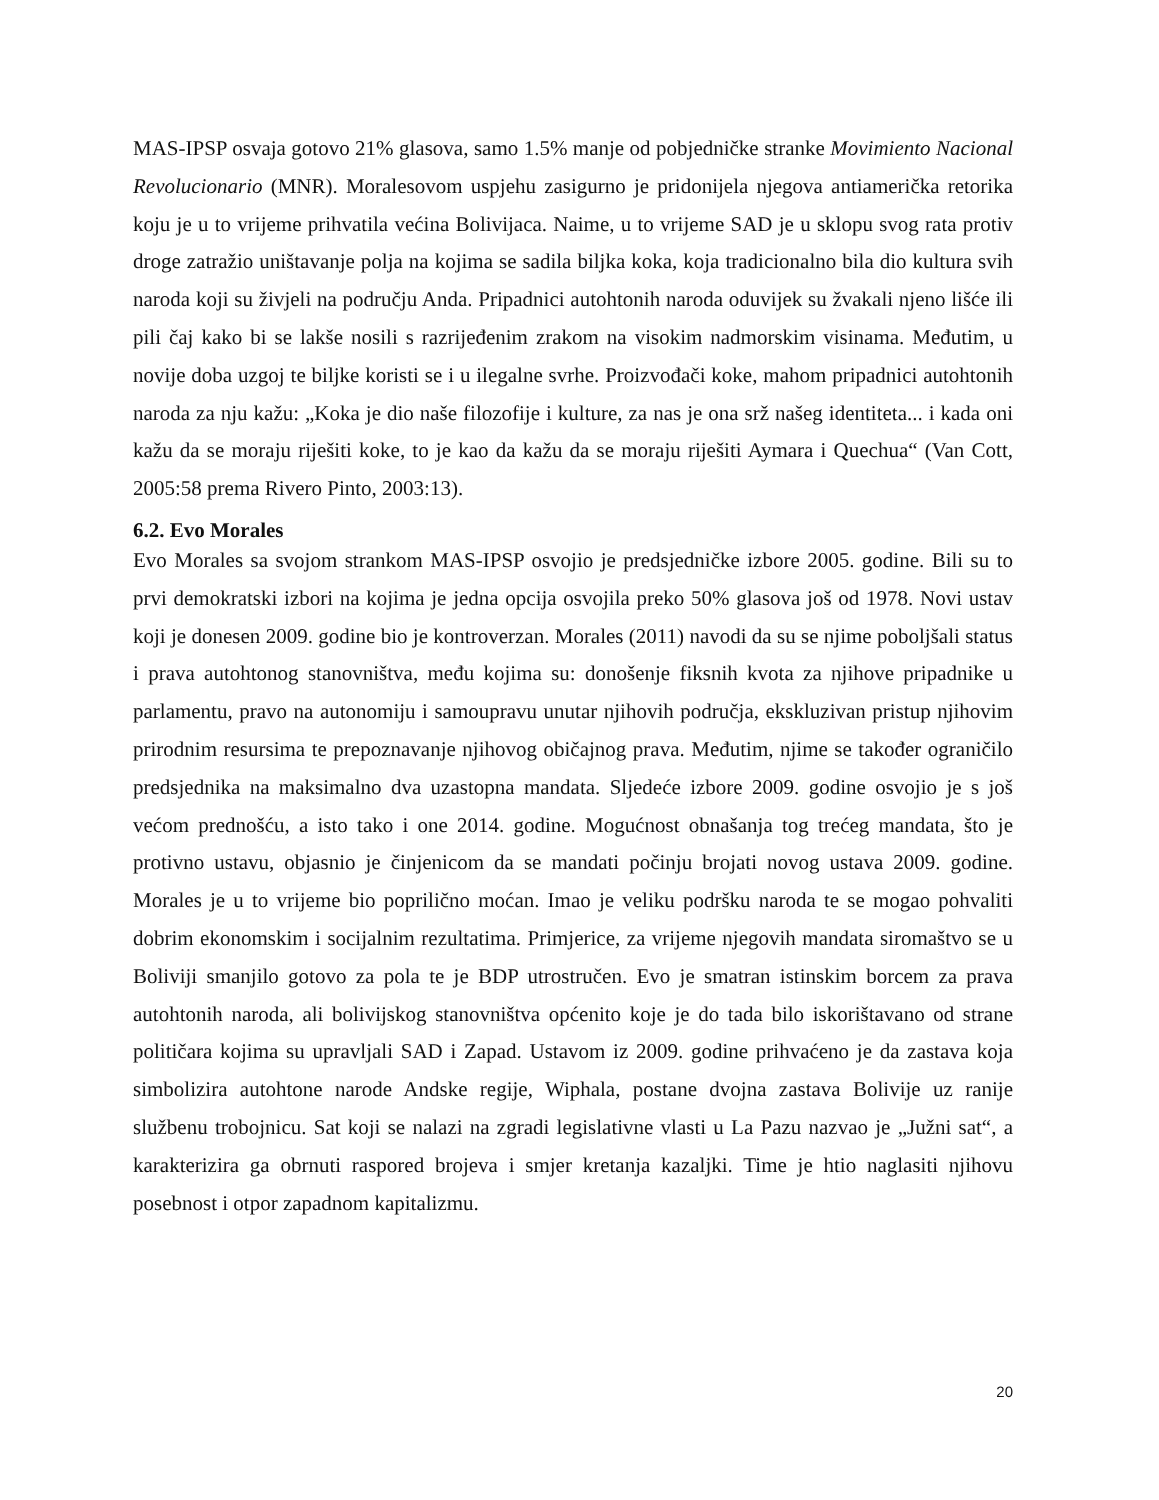MAS-IPSP osvaja gotovo 21% glasova, samo 1.5% manje od pobjedničke stranke Movimiento Nacional Revolucionario (MNR). Moralesovom uspjehu zasigurno je pridonijela njegova antiamerička retorika koju je u to vrijeme prihvatila većina Bolivijaca. Naime, u to vrijeme SAD je u sklopu svog rata protiv droge zatražio uništavanje polja na kojima se sadila biljka koka, koja tradicionalno bila dio kultura svih naroda koji su živjeli na području Anda. Pripadnici autohtonih naroda oduvijek su žvakali njeno lišće ili pili čaj kako bi se lakše nosili s razrijeđenim zrakom na visokim nadmorskim visinama. Međutim, u novije doba uzgoj te biljke koristi se i u ilegalne svrhe. Proizvođači koke, mahom pripadnici autohtonih naroda za nju kažu: „Koka je dio naše filozofije i kulture, za nas je ona srž našeg identiteta... i kada oni kažu da se moraju riješiti koke, to je kao da kažu da se moraju riješiti Aymara i Quechua“ (Van Cott, 2005:58 prema Rivero Pinto, 2003:13).
6.2. Evo Morales
Evo Morales sa svojom strankom MAS-IPSP osvojio je predsjedničke izbore 2005. godine. Bili su to prvi demokratski izbori na kojima je jedna opcija osvojila preko 50% glasova još od 1978. Novi ustav koji je donesen 2009. godine bio je kontroverzan. Morales (2011) navodi da su se njime poboljšali status i prava autohtonog stanovništva, među kojima su: donošenje fiksnih kvota za njihove pripadnike u parlamentu, pravo na autonomiju i samoupravu unutar njihovih područja, ekskluzivan pristup njihovim prirodnim resursima te prepoznavanje njihovog običajnog prava. Međutim, njime se također ograničilo predsjednika na maksimalno dva uzastopna mandata. Sljedeće izbore 2009. godine osvojio je s još većom prednošću, a isto tako i one 2014. godine. Mogućnost obnašanja tog trećeg mandata, što je protivno ustavu, objasnio je činjenicom da se mandati počinju brojati novog ustava 2009. godine. Morales je u to vrijeme bio poprilično moćan. Imao je veliku podršku naroda te se mogao pohvaliti dobrim ekonomskim i socijalnim rezultatima. Primjerice, za vrijeme njegovih mandata siromaštvo se u Boliviji smanjilo gotovo za pola te je BDP utrostručen. Evo je smatran istinskim borcem za prava autohtonih naroda, ali bolivijskog stanovništva općenito koje je do tada bilo iskorištavano od strane političara kojima su upravljali SAD i Zapad. Ustavom iz 2009. godine prihvaćeno je da zastava koja simbolizira autohtone narode Andske regije, Wiphala, postane dvojna zastava Bolivije uz ranije službenu trobojnicu. Sat koji se nalazi na zgradi legislativne vlasti u La Pazu nazvao je „Južni sat“, a karakterizira ga obrnuti raspored brojeva i smjer kretanja kazaljki. Time je htio naglasiti njihovu posebnost i otpor zapadnom kapitalizmu.
20